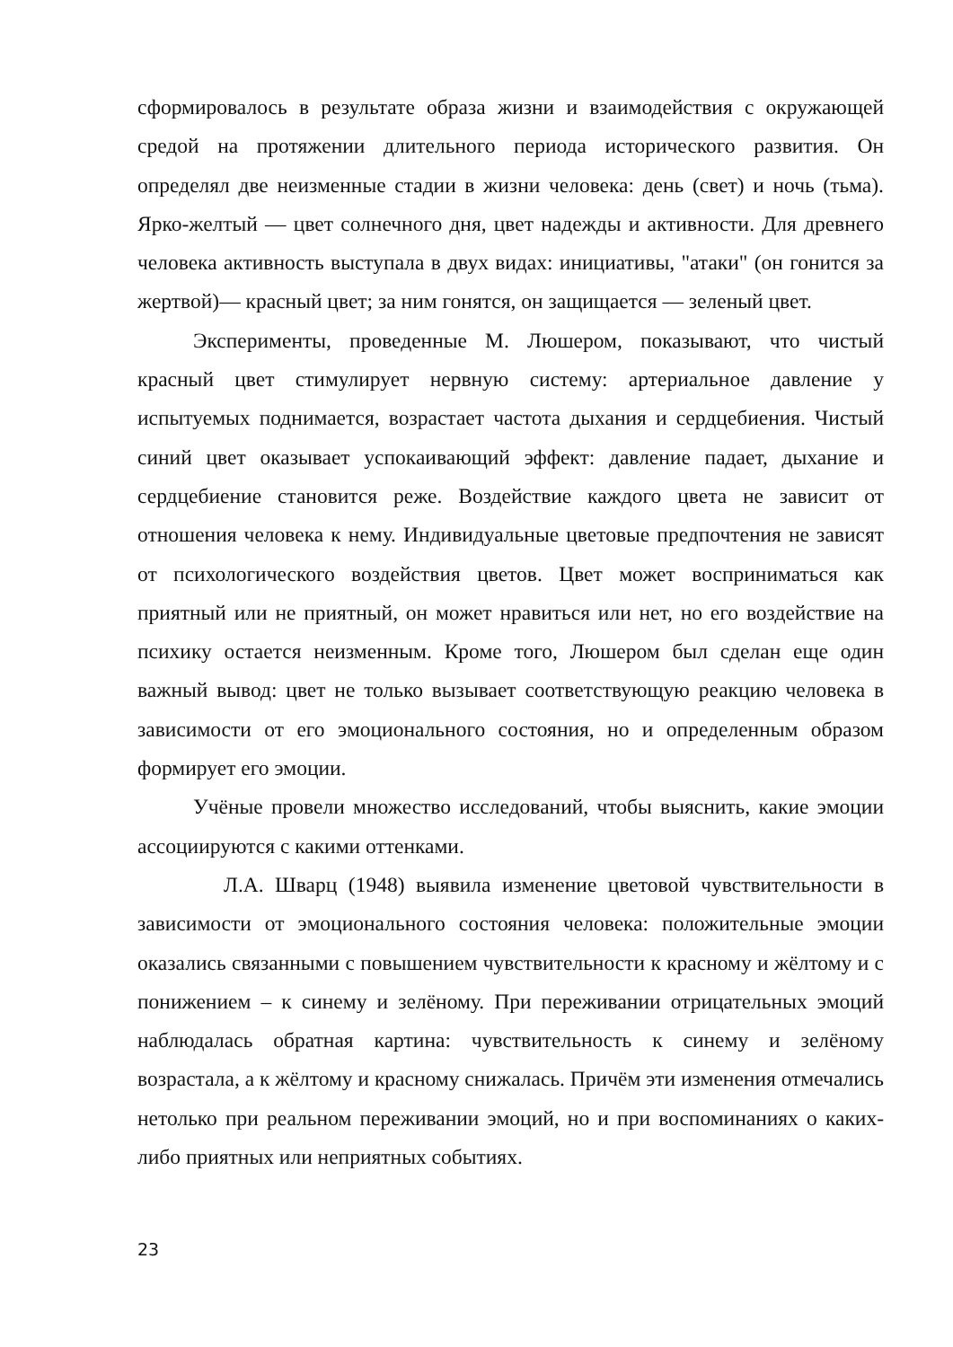сформировалось в результате образа жизни и взаимодействия с окружающей средой на протяжении длительного периода исторического развития. Он определял две неизменные стадии в жизни человека: день (свет) и ночь (тьма). Ярко-желтый — цвет солнечного дня, цвет надежды и активности. Для древнего человека активность выступала в двух видах: инициативы, "атаки" (он гонится за жертвой)— красный цвет; за ним гонятся, он защищается — зеленый цвет.
Эксперименты, проведенные М. Люшером, показывают, что чистый красный цвет стимулирует нервную систему: артериальное давление у испытуемых поднимается, возрастает частота дыхания и сердцебиения. Чистый синий цвет оказывает успокаивающий эффект: давление падает, дыхание и сердцебиение становится реже. Воздействие каждого цвета не зависит от отношения человека к нему. Индивидуальные цветовые предпочтения не зависят от психологического воздействия цветов. Цвет может восприниматься как приятный или не приятный, он может нравиться или нет, но его воздействие на психику остается неизменным. Кроме того, Люшером был сделан еще один важный вывод: цвет не только вызывает соответствующую реакцию человека в зависимости от его эмоционального состояния, но и определенным образом формирует его эмоции.
Учёные провели множество исследований, чтобы выяснить, какие эмоции ассоциируются с какими оттенками.
Л.А. Шварц (1948) выявила изменение цветовой чувствительности в зависимости от эмоционального состояния человека: положительные эмоции оказались связанными с повышением чувствительности к красному и жёлтому и с понижением – к синему и зелёному. При переживании отрицательных эмоций наблюдалась обратная картина: чувствительность к синему и зелёному возрастала, а к жёлтому и красному снижалась. Причём эти изменения отмечались нетолько при реальном переживании эмоций, но и при воспоминаниях о каких-либо приятных или неприятных событиях.
23